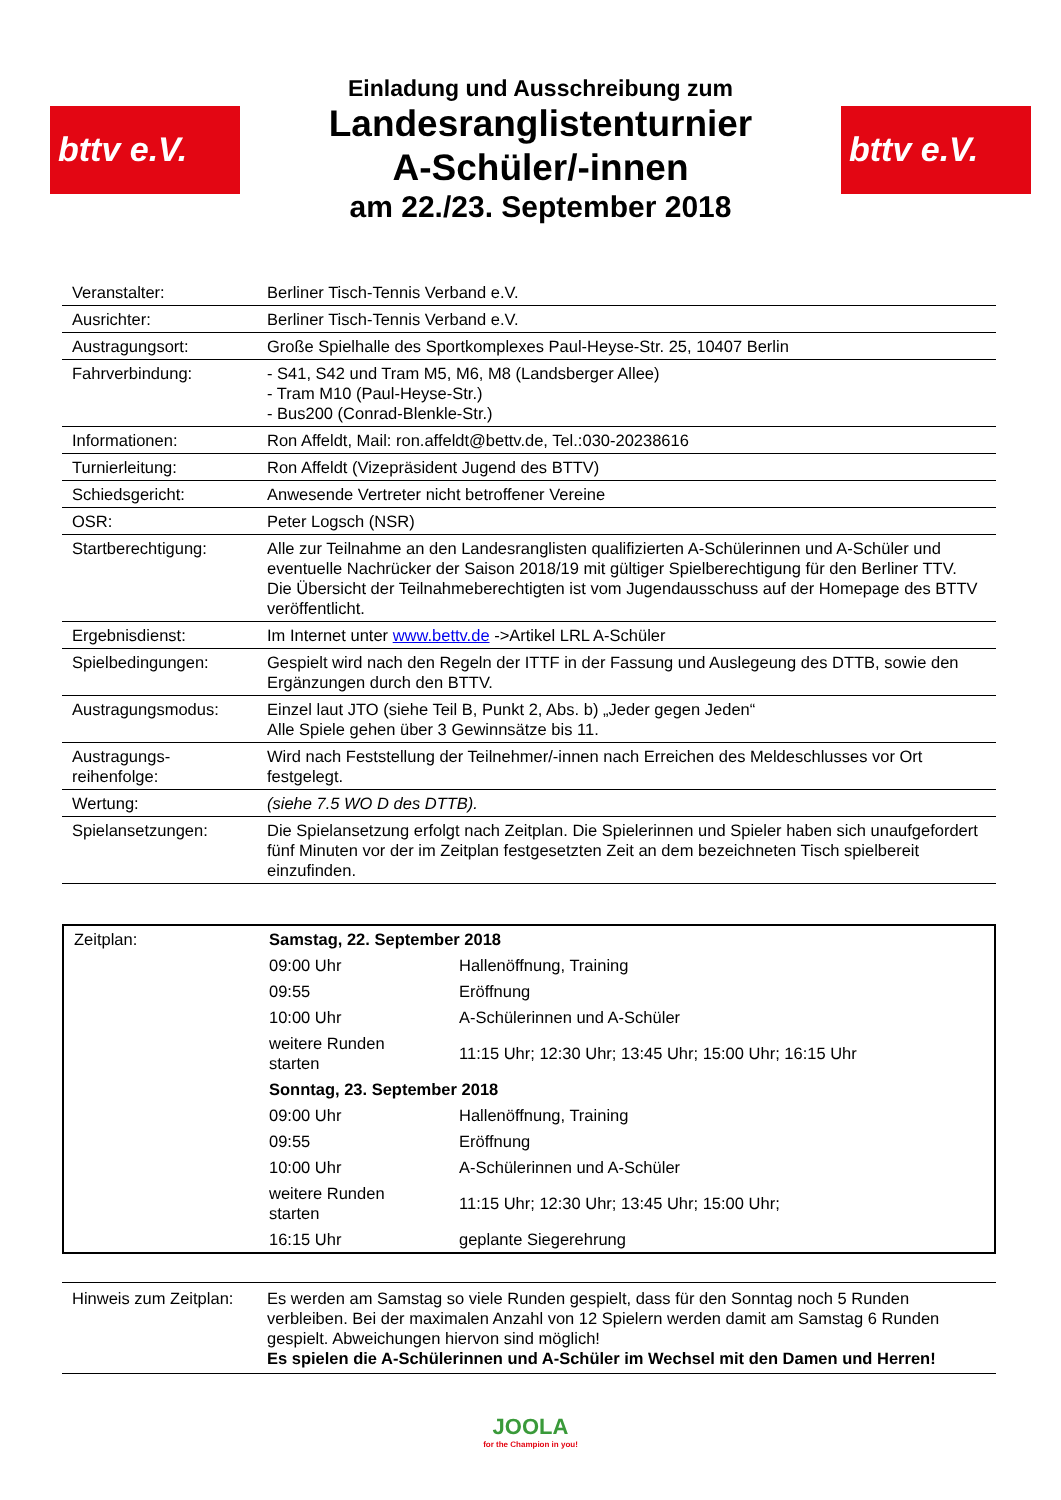bttv e.V.
Einladung und Ausschreibung zum
Landesranglistenturnier
A-Schüler/-innen
am 22./23. September 2018
bttv e.V.
| Veranstalter: | Berliner Tisch-Tennis Verband e.V. |
| Ausrichter: | Berliner Tisch-Tennis Verband e.V. |
| Austragungsort: | Große Spielhalle des Sportkomplexes Paul-Heyse-Str. 25, 10407 Berlin |
| Fahrverbindung: | - S41, S42 und Tram M5, M6, M8 (Landsberger Allee) - Tram M10 (Paul-Heyse-Str.) - Bus200 (Conrad-Blenkle-Str.) |
| Informationen: | Ron Affeldt, Mail: ron.affeldt@bettv.de, Tel.:030-20238616 |
| Turnierleitung: | Ron Affeldt (Vizepräsident Jugend des BTTV) |
| Schiedsgericht: | Anwesende Vertreter nicht betroffener Vereine |
| OSR: | Peter Logsch (NSR) |
| Startberechtigung: | Alle zur Teilnahme an den Landesranglisten qualifizierten A-Schülerinnen und A-Schüler und eventuelle Nachrücker der Saison 2018/19 mit gültiger Spielberechtigung für den Berliner TTV. Die Übersicht der Teilnahmeberechtigten ist vom Jugendausschuss auf der Homepage des BTTV veröffentlicht. |
| Ergebnisdienst: | Im Internet unter www.bettv.de ->Artikel LRL A-Schüler |
| Spielbedingungen: | Gespielt wird nach den Regeln der ITTF in der Fassung und Auslegeung des DTTB, sowie den Ergänzungen durch den BTTV. |
| Austragungsmodus: | Einzel laut JTO (siehe Teil B, Punkt 2, Abs. b) „Jeder gegen Jeden“ Alle Spiele gehen über 3 Gewinnsätze bis 11. |
| Austragungs- reihenfolge: | Wird nach Feststellung der Teilnehmer/-innen nach Erreichen des Meldeschlusses vor Ort festgelegt. |
| Wertung: | (siehe 7.5 WO D des DTTB). |
| Spielansetzungen: | Die Spielansetzung erfolgt nach Zeitplan. Die Spielerinnen und Spieler haben sich unaufgefordert fünf Minuten vor der im Zeitplan festgesetzten Zeit an dem bezeichneten Tisch spielbereit einzufinden. |
| Zeitplan: | Samstag, 22. September 2018 | |
| | 09:00 Uhr | Hallenöffnung, Training |
| | 09:55 | Eröffnung |
| | 10:00 Uhr | A-Schülerinnen und A-Schüler |
| | weitere Runden starten | 11:15 Uhr; 12:30 Uhr; 13:45 Uhr; 15:00 Uhr; 16:15 Uhr |
| | Sonntag, 23. September 2018 | |
| | 09:00 Uhr | Hallenöffnung, Training |
| | 09:55 | Eröffnung |
| | 10:00 Uhr | A-Schülerinnen und A-Schüler |
| | weitere Runden starten | 11:15 Uhr; 12:30 Uhr; 13:45 Uhr; 15:00 Uhr; |
| | 16:15 Uhr | geplante Siegerehrung |
| Hinweis zum Zeitplan: | Es werden am Samstag so viele Runden gespielt, dass für den Sonntag noch 5 Runden verbleiben. Bei der maximalen Anzahl von 12 Spielern werden damit am Samstag 6 Runden gespielt. Abweichungen hiervon sind möglich! Es spielen die A-Schülerinnen und A-Schüler im Wechsel mit den Damen und Herren! |
JOOLA
for the Champion in you!